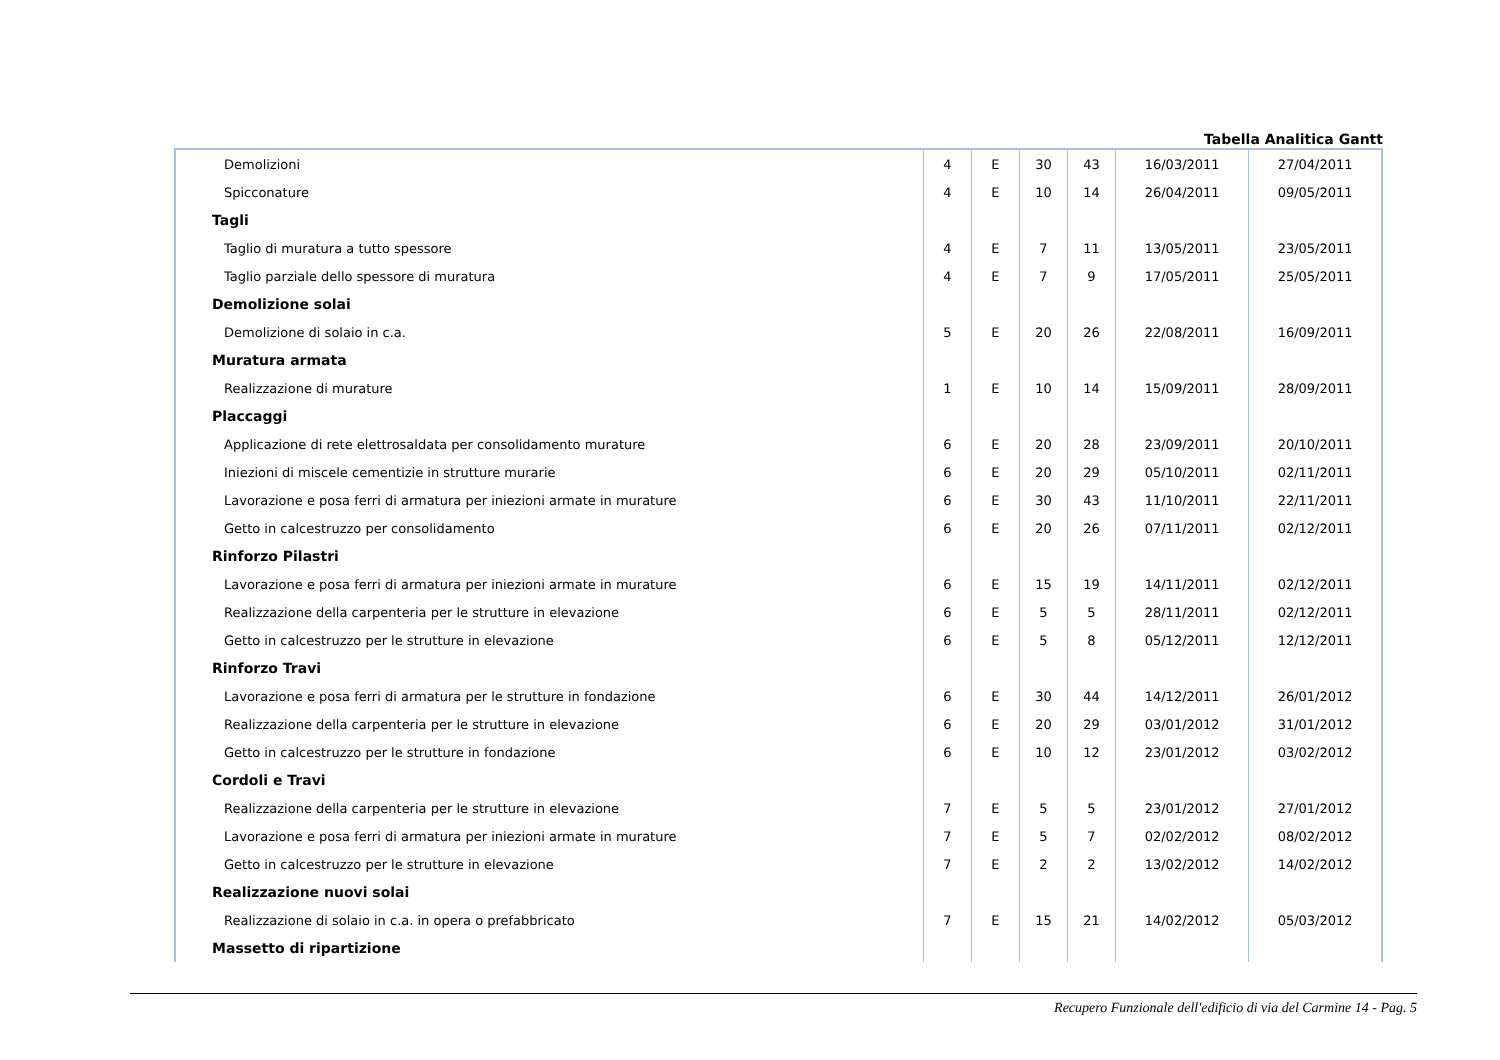Tabella Analitica Gantt
| Demolizioni | 4 | E | 30 | 43 | 16/03/2011 | 27/04/2011 |
| Spicconature | 4 | E | 10 | 14 | 26/04/2011 | 09/05/2011 |
| Tagli | | | | | | |
| Taglio di muratura a tutto spessore | 4 | E | 7 | 11 | 13/05/2011 | 23/05/2011 |
| Taglio parziale dello spessore di muratura | 4 | E | 7 | 9 | 17/05/2011 | 25/05/2011 |
| Demolizione solai | | | | | | |
| Demolizione di solaio in c.a. | 5 | E | 20 | 26 | 22/08/2011 | 16/09/2011 |
| Muratura armata | | | | | | |
| Realizzazione di murature | 1 | E | 10 | 14 | 15/09/2011 | 28/09/2011 |
| Placcaggi | | | | | | |
| Applicazione di rete elettrosaldata per consolidamento murature | 6 | E | 20 | 28 | 23/09/2011 | 20/10/2011 |
| Iniezioni di miscele cementizie in strutture murarie | 6 | E | 20 | 29 | 05/10/2011 | 02/11/2011 |
| Lavorazione e posa ferri di armatura per iniezioni armate in murature | 6 | E | 30 | 43 | 11/10/2011 | 22/11/2011 |
| Getto in calcestruzzo per consolidamento | 6 | E | 20 | 26 | 07/11/2011 | 02/12/2011 |
| Rinforzo Pilastri | | | | | | |
| Lavorazione e posa ferri di armatura per iniezioni armate in murature | 6 | E | 15 | 19 | 14/11/2011 | 02/12/2011 |
| Realizzazione della carpenteria per le strutture in elevazione | 6 | E | 5 | 5 | 28/11/2011 | 02/12/2011 |
| Getto in calcestruzzo per le strutture in elevazione | 6 | E | 5 | 8 | 05/12/2011 | 12/12/2011 |
| Rinforzo Travi | | | | | | |
| Lavorazione e posa ferri di armatura per le strutture in fondazione | 6 | E | 30 | 44 | 14/12/2011 | 26/01/2012 |
| Realizzazione della carpenteria per le strutture in elevazione | 6 | E | 20 | 29 | 03/01/2012 | 31/01/2012 |
| Getto in calcestruzzo per le strutture in fondazione | 6 | E | 10 | 12 | 23/01/2012 | 03/02/2012 |
| Cordoli e Travi | | | | | | |
| Realizzazione della carpenteria per le strutture in elevazione | 7 | E | 5 | 5 | 23/01/2012 | 27/01/2012 |
| Lavorazione e posa ferri di armatura per iniezioni armate in murature | 7 | E | 5 | 7 | 02/02/2012 | 08/02/2012 |
| Getto in calcestruzzo per le strutture in elevazione | 7 | E | 2 | 2 | 13/02/2012 | 14/02/2012 |
| Realizzazione nuovi solai | | | | | | |
| Realizzazione di solaio in c.a. in opera o prefabbricato | 7 | E | 15 | 21 | 14/02/2012 | 05/03/2012 |
| Massetto di ripartizione | | | | | | |
Recupero Funzionale dell'edificio di via del Carmine 14 - Pag. 5